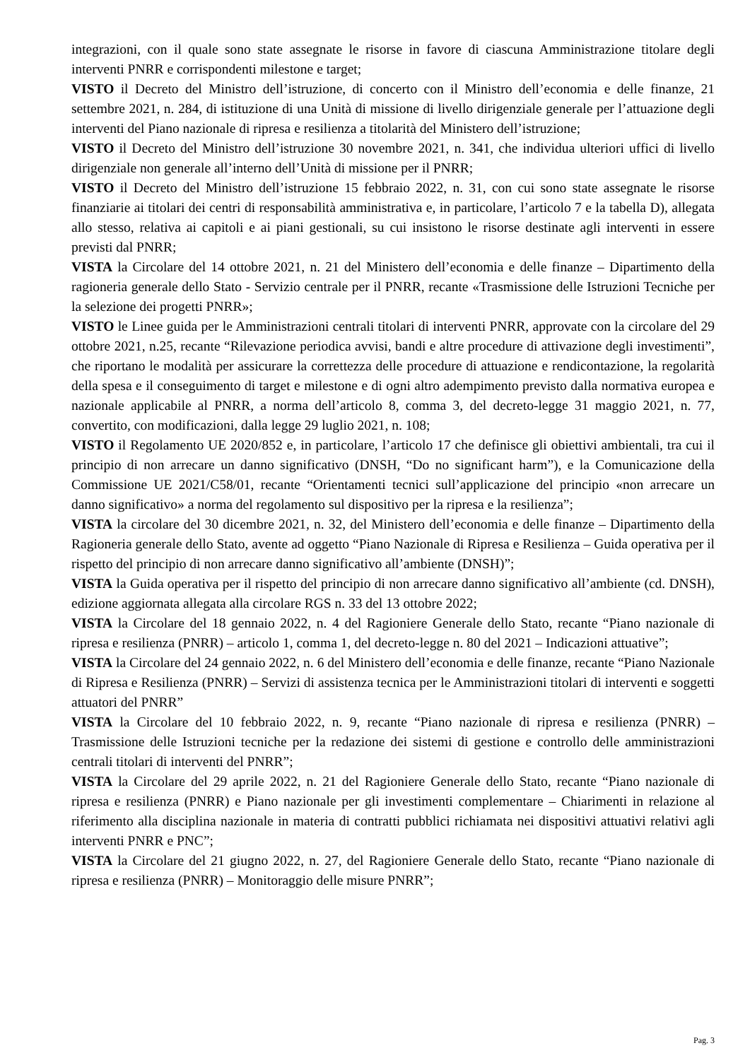integrazioni, con il quale sono state assegnate le risorse in favore di ciascuna Amministrazione titolare degli interventi PNRR e corrispondenti milestone e target;
VISTO il Decreto del Ministro dell’istruzione, di concerto con il Ministro dell’economia e delle finanze, 21 settembre 2021, n. 284, di istituzione di una Unità di missione di livello dirigenziale generale per l’attuazione degli interventi del Piano nazionale di ripresa e resilienza a titolarità del Ministero dell’istruzione;
VISTO il Decreto del Ministro dell’istruzione 30 novembre 2021, n. 341, che individua ulteriori uffici di livello dirigenziale non generale all’interno dell’Unità di missione per il PNRR;
VISTO il Decreto del Ministro dell’istruzione 15 febbraio 2022, n. 31, con cui sono state assegnate le risorse finanziarie ai titolari dei centri di responsabilità amministrativa e, in particolare, l’articolo 7 e la tabella D), allegata allo stesso, relativa ai capitoli e ai piani gestionali, su cui insistono le risorse destinate agli interventi in essere previsti dal PNRR;
VISTA la Circolare del 14 ottobre 2021, n. 21 del Ministero dell’economia e delle finanze – Dipartimento della ragioneria generale dello Stato - Servizio centrale per il PNRR, recante «Trasmissione delle Istruzioni Tecniche per la selezione dei progetti PNRR»;
VISTO le Linee guida per le Amministrazioni centrali titolari di interventi PNRR, approvate con la circolare del 29 ottobre 2021, n.25, recante “Rilevazione periodica avvisi, bandi e altre procedure di attivazione degli investimenti”, che riportano le modalità per assicurare la correttezza delle procedure di attuazione e rendicontazione, la regolarità della spesa e il conseguimento di target e milestone e di ogni altro adempimento previsto dalla normativa europea e nazionale applicabile al PNRR, a norma dell’articolo 8, comma 3, del decreto-legge 31 maggio 2021, n. 77, convertito, con modificazioni, dalla legge 29 luglio 2021, n. 108;
VISTO il Regolamento UE 2020/852 e, in particolare, l’articolo 17 che definisce gli obiettivi ambientali, tra cui il principio di non arrecare un danno significativo (DNSH, “Do no significant harm”), e la Comunicazione della Commissione UE 2021/C58/01, recante “Orientamenti tecnici sull’applicazione del principio «non arrecare un danno significativo» a norma del regolamento sul dispositivo per la ripresa e la resilienza”;
VISTA la circolare del 30 dicembre 2021, n. 32, del Ministero dell’economia e delle finanze – Dipartimento della Ragioneria generale dello Stato, avente ad oggetto “Piano Nazionale di Ripresa e Resilienza – Guida operativa per il rispetto del principio di non arrecare danno significativo all’ambiente (DNSH)”;
VISTA la Guida operativa per il rispetto del principio di non arrecare danno significativo all’ambiente (cd. DNSH), edizione aggiornata allegata alla circolare RGS n. 33 del 13 ottobre 2022;
VISTA la Circolare del 18 gennaio 2022, n. 4 del Ragioniere Generale dello Stato, recante “Piano nazionale di ripresa e resilienza (PNRR) – articolo 1, comma 1, del decreto-legge n. 80 del 2021 – Indicazioni attuative”;
VISTA la Circolare del 24 gennaio 2022, n. 6 del Ministero dell’economia e delle finanze, recante “Piano Nazionale di Ripresa e Resilienza (PNRR) – Servizi di assistenza tecnica per le Amministrazioni titolari di interventi e soggetti attuatori del PNRR”
VISTA la Circolare del 10 febbraio 2022, n. 9, recante “Piano nazionale di ripresa e resilienza (PNRR) – Trasmissione delle Istruzioni tecniche per la redazione dei sistemi di gestione e controllo delle amministrazioni centrali titolari di interventi del PNRR”;
VISTA la Circolare del 29 aprile 2022, n. 21 del Ragioniere Generale dello Stato, recante “Piano nazionale di ripresa e resilienza (PNRR) e Piano nazionale per gli investimenti complementare – Chiarimenti in relazione al riferimento alla disciplina nazionale in materia di contratti pubblici richiamata nei dispositivi attuativi relativi agli interventi PNRR e PNC”;
VISTA la Circolare del 21 giugno 2022, n. 27, del Ragioniere Generale dello Stato, recante “Piano nazionale di ripresa e resilienza (PNRR) – Monitoraggio delle misure PNRR”;
Pag. 3